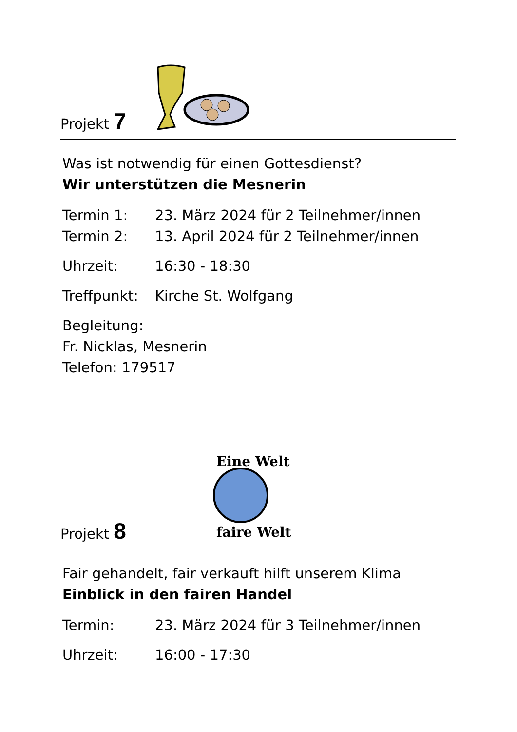Projekt 7
Was ist notwendig für einen Gottesdienst?
Wir unterstützen die Mesnerin
Termin 1: 23. März 2024 für 2 Teilnehmer/innen
Termin 2: 13. April 2024 für 2 Teilnehmer/innen
Uhrzeit: 16:30 - 18:30
Treffpunkt: Kirche St. Wolfgang
Begleitung:
Fr. Nicklas, Mesnerin
Telefon: 179517
Projekt 8
Eine Welt
faire Welt
Fair gehandelt, fair verkauft hilft unserem Klima
Einblick in den fairen Handel
Termin: 23. März 2024 für 3 Teilnehmer/innen
Uhrzeit: 16:00 - 17:30